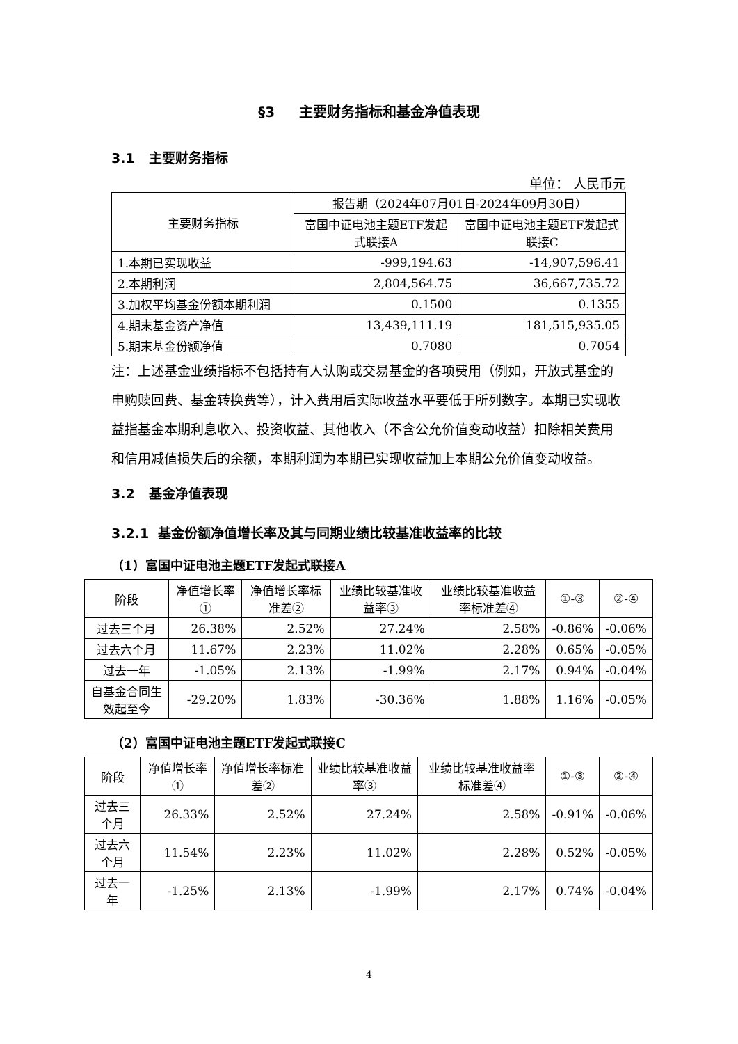§3 主要财务指标和基金净值表现
3.1 主要财务指标
单位： 人民币元
| 主要财务指标 | 报告期（2024年07月01日-2024年09月30日） | |
| --- | --- | --- |
| | 富国中证电池主题ETF发起式联接A | 富国中证电池主题ETF发起式联接C |
| 1.本期已实现收益 | -999,194.63 | -14,907,596.41 |
| 2.本期利润 | 2,804,564.75 | 36,667,735.72 |
| 3.加权平均基金份额本期利润 | 0.1500 | 0.1355 |
| 4.期末基金资产净值 | 13,439,111.19 | 181,515,935.05 |
| 5.期末基金份额净值 | 0.7080 | 0.7054 |
注：上述基金业绩指标不包括持有人认购或交易基金的各项费用（例如，开放式基金的申购赎回费、基金转换费等），计入费用后实际收益水平要低于所列数字。本期已实现收益指基金本期利息收入、投资收益、其他收入（不含公允价值变动收益）扣除相关费用和信用减值损失后的余额，本期利润为本期已实现收益加上本期公允价值变动收益。
3.2 基金净值表现
3.2.1 基金份额净值增长率及其与同期业绩比较基准收益率的比较
（1）富国中证电池主题ETF发起式联接A
| 阶段 | 净值增长率① | 净值增长率标准差② | 业绩比较基准收益率③ | 业绩比较基准收益率标准差④ | ①-③ | ②-④ |
| --- | --- | --- | --- | --- | --- | --- |
| 过去三个月 | 26.38% | 2.52% | 27.24% | 2.58% | -0.86% | -0.06% |
| 过去六个月 | 11.67% | 2.23% | 11.02% | 2.28% | 0.65% | -0.05% |
| 过去一年 | -1.05% | 2.13% | -1.99% | 2.17% | 0.94% | -0.04% |
| 自基金合同生效起至今 | -29.20% | 1.83% | -30.36% | 1.88% | 1.16% | -0.05% |
（2）富国中证电池主题ETF发起式联接C
| 阶段 | 净值增长率① | 净值增长率标准差② | 业绩比较基准收益率③ | 业绩比较基准收益率标准差④ | ①-③ | ②-④ |
| --- | --- | --- | --- | --- | --- | --- |
| 过去三个月 | 26.33% | 2.52% | 27.24% | 2.58% | -0.91% | -0.06% |
| 过去六个月 | 11.54% | 2.23% | 11.02% | 2.28% | 0.52% | -0.05% |
| 过去一年 | -1.25% | 2.13% | -1.99% | 2.17% | 0.74% | -0.04% |
4